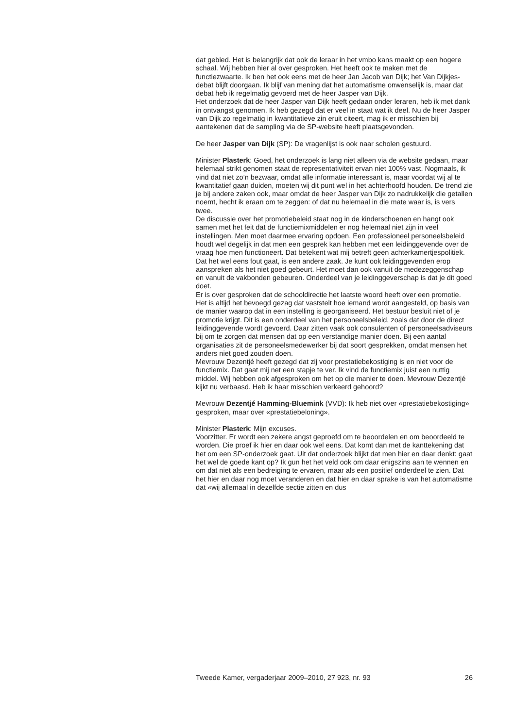dat gebied. Het is belangrijk dat ook de leraar in het vmbo kans maakt op een hogere schaal. Wij hebben hier al over gesproken. Het heeft ook te maken met de functiezwaarte. Ik ben het ook eens met de heer Jan Jacob van Dijk; het Van Dijkjes-debat blijft doorgaan. Ik blijf van mening dat het automatisme onwenselijk is, maar dat debat heb ik regelmatig gevoerd met de heer Jasper van Dijk.
Het onderzoek dat de heer Jasper van Dijk heeft gedaan onder leraren, heb ik met dank in ontvangst genomen. Ik heb gezegd dat er veel in staat wat ik deel. Nu de heer Jasper van Dijk zo regelmatig in kwantitatieve zin eruit citeert, mag ik er misschien bij aantekenen dat de sampling via de SP-website heeft plaatsgevonden.
De heer Jasper van Dijk (SP): De vragenlijst is ook naar scholen gestuurd.
Minister Plasterk: Goed, het onderzoek is lang niet alleen via de website gedaan, maar helemaal strikt genomen staat de representativiteit ervan niet 100% vast. Nogmaals, ik vind dat niet zo’n bezwaar, omdat alle informatie interessant is, maar voordat wij al te kwantitatief gaan duiden, moeten wij dit punt wel in het achterhoofd houden. De trend zie je bij andere zaken ook, maar omdat de heer Jasper van Dijk zo nadrukkelijk die getallen noemt, hecht ik eraan om te zeggen: of dat nu helemaal in die mate waar is, is vers twee.
De discussie over het promotiebeleid staat nog in de kinderschoenen en hangt ook samen met het feit dat de functiemixmiddelen er nog helemaal niet zijn in veel instellingen. Men moet daarmee ervaring opdoen. Een professioneel personeelsbeleid houdt wel degelijk in dat men een gesprek kan hebben met een leidinggevende over de vraag hoe men functioneert. Dat betekent wat mij betreft geen achterkamertjespolitiek. Dat het wel eens fout gaat, is een andere zaak. Je kunt ook leidinggevenden erop aanspreken als het niet goed gebeurt. Het moet dan ook vanuit de medezeggenschap en vanuit de vakbonden gebeuren. Onderdeel van je leidinggeverschap is dat je dit goed doet.
Er is over gesproken dat de schooldirectie het laatste woord heeft over een promotie. Het is altijd het bevoegd gezag dat vaststelt hoe iemand wordt aangesteld, op basis van de manier waarop dat in een instelling is georganiseerd. Het bestuur besluit niet of je promotie krijgt. Dit is een onderdeel van het personeelsbeleid, zoals dat door de direct leidinggevende wordt gevoerd. Daar zitten vaak ook consulenten of personeelsadviseurs bij om te zorgen dat mensen dat op een verstandige manier doen. Bij een aantal organisaties zit de personeelsmedewerker bij dat soort gesprekken, omdat mensen het anders niet goed zouden doen.
Mevrouw Dezentjé heeft gezegd dat zij voor prestatiebekostiging is en niet voor de functiemix. Dat gaat mij net een stapje te ver. Ik vind de functiemix juist een nuttig middel. Wij hebben ook afgesproken om het op die manier te doen. Mevrouw Dezentjé kijkt nu verbaasd. Heb ik haar misschien verkeerd gehoord?
Mevrouw Dezentjé Hamming-Bluemink (VVD): Ik heb niet over «prestatiebekostiging» gesproken, maar over «prestatiebeloning».
Minister Plasterk: Mijn excuses.
Voorzitter. Er wordt een zekere angst geproefd om te beoordelen en om beoordeeld te worden. Die proef ik hier en daar ook wel eens. Dat komt dan met de kanttekening dat het om een SP-onderzoek gaat. Uit dat onderzoek blijkt dat men hier en daar denkt: gaat het wel de goede kant op? Ik gun het het veld ook om daar enigszins aan te wennen en om dat niet als een bedreiging te ervaren, maar als een positief onderdeel te zien. Dat het hier en daar nog moet veranderen en dat hier en daar sprake is van het automatisme dat «wij allemaal in dezelfde sectie zitten en dus
Tweede Kamer, vergaderjaar 2009–2010, 27 923, nr. 93 26